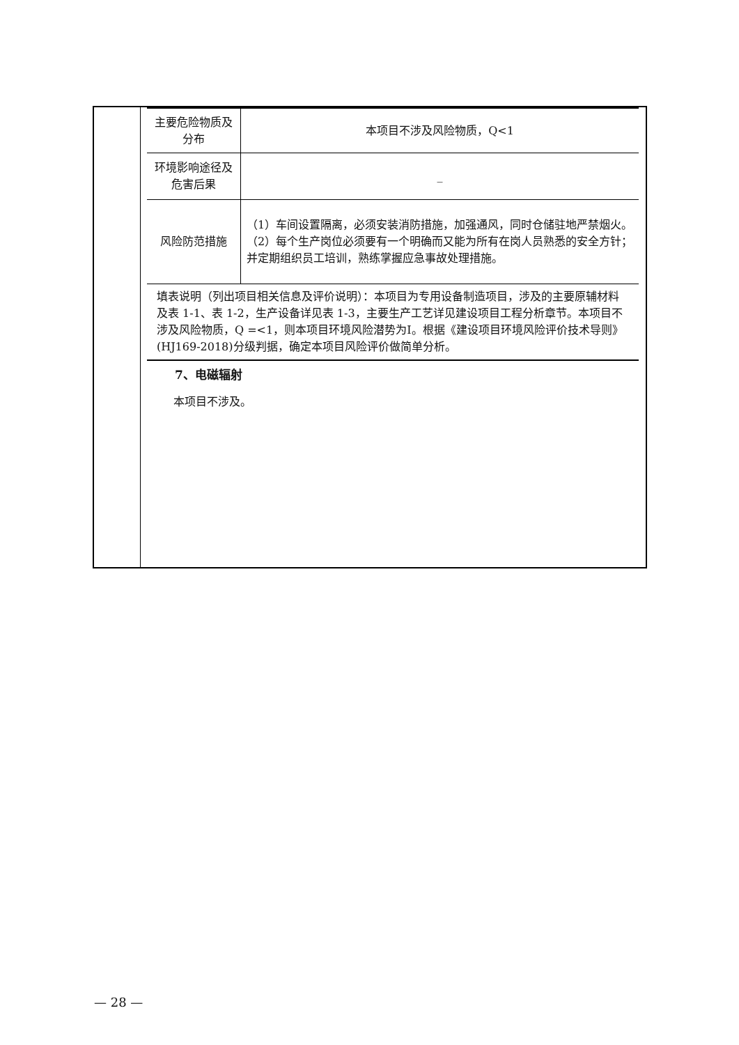| 主要危险物质及分布 | 本项目不涉及风险物质，Q<1 |
| 环境影响途径及危害后果 | _ |
| 风险防范措施 | （1）车间设置隔离，必须安装消防措施，加强通风，同时仓储驻地严禁烟火。 （2）每个生产岗位必须要有一个明确而又能为所有在岗人员熟悉的安全方针；并定期组织员工培训，熟练掌握应急事故处理措施。 |
| 填表说明（列出项目相关信息及评价说明）：本项目为专用设备制造项目，涉及的主要原辅材料及表 1-1、表 1-2，生产设备详见表 1-3，主要生产工艺详见建设项目工程分析章节。本项目不涉及风险物质，Q =<1，则本项目环境风险潜势为Ⅰ。根据《建设项目环境风险评价技术导则》(HJ169-2018)分级判据，确定本项目风险评价做简单分析。 | |
7、电磁辐射
本项目不涉及。
— 28 —